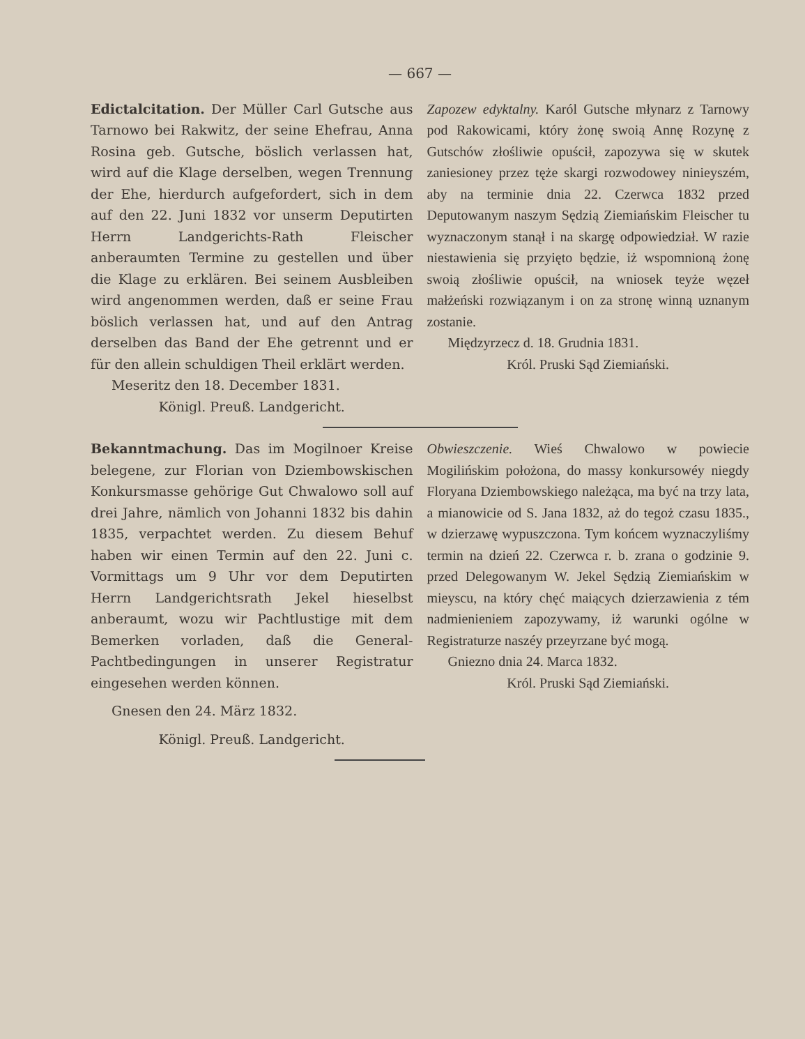— 667 —
Edictalcitation. Der Müller Carl Gutsche aus Tarnowo bei Rakwitz, der seine Ehefrau, Anna Rosina geb. Gutsche, böslich verlassen hat, wird auf die Klage derselben, wegen Trennung der Ehe, hierdurch aufgefordert, sich in dem auf den 22. Juni 1832 vor unserm Deputirten Herrn Landgerichts-Rath Fleischer anberaumten Termine zu gestellen und über die Klage zu erklären. Bei seinem Ausbleiben wird angenommen werden, daß er seine Frau böslich verlassen hat, und auf den Antrag derselben das Band der Ehe getrennt und er für den allein schuldigen Theil erklärt werden.
Meseritz den 18. December 1831.
Königl. Preuß. Landgericht.
Zapozew edyktalny. Karól Gutsche młynarz z Tarnowy pod Rakowicami, który żonę swoią Annę Rozynę z Gutschów złośliwie opuścił, zapozywa się w skutek zaniesioney przez tęże skargi rozwodowey ninieyszém, aby na terminie dnia 22. Czerwca 1832 przed Deputowanym naszym Sędzią Ziemiańskim Fleischer tu wyznaczonym stanął i na skargę odpowiedział. W razie niestawienia się przyięto będzie, iż wspomnioną żonę swoią złośliwie opuścił, na wniosek teyże węzeł małżeński rozwiązanym i on za stronę winną uznanym zostanie.
Międzyrzecz d. 18. Grudnia 1831.
Król. Pruski Sąd Ziemiański.
Bekanntmachung. Das im Mogilnoer Kreise belegene, zur Florian von Dziembowskischen Konkursmasse gehörige Gut Chwalowo soll auf drei Jahre, nämlich von Johanni 1832 bis dahin 1835, verpachtet werden. Zu diesem Behuf haben wir einen Termin auf den 22. Juni c. Vormittags um 9 Uhr vor dem Deputirten Herrn Landgerichtsrath Jekel hieselbst anberaumt, wozu wir Pachtlustige mit dem Bemerken vorladen, daß die General-Pachtbedingungen in unserer Registratur eingesehen werden können.
Gnesen den 24. März 1832.
Königl. Preuß. Landgericht.
Obwieszczenie. Wieś Chwalowo w powiecie Mogilińskim położona, do massy konkursowéy niegdy Floryana Dziembowskiego należąca, ma być na trzy lata, a mianowicie od S. Jana 1832, aż do tegoż czasu 1835., w dzierzawę wypuszczona. Tym końcem wyznaczyliśmy termin na dzień 22. Czerwca r. b. zrana o godzinie 9. przed Delegowanym W. Jekel Sędzią Ziemiańskim w mieyscu, na który chęć maiących dzierzawienia z tém nadmienieniem zapozywamy, iż warunki ogólne w Registraturze naszéy przeyrzane być mogą.
Gniezno dnia 24. Marca 1832.
Król. Pruski Sąd Ziemiański.